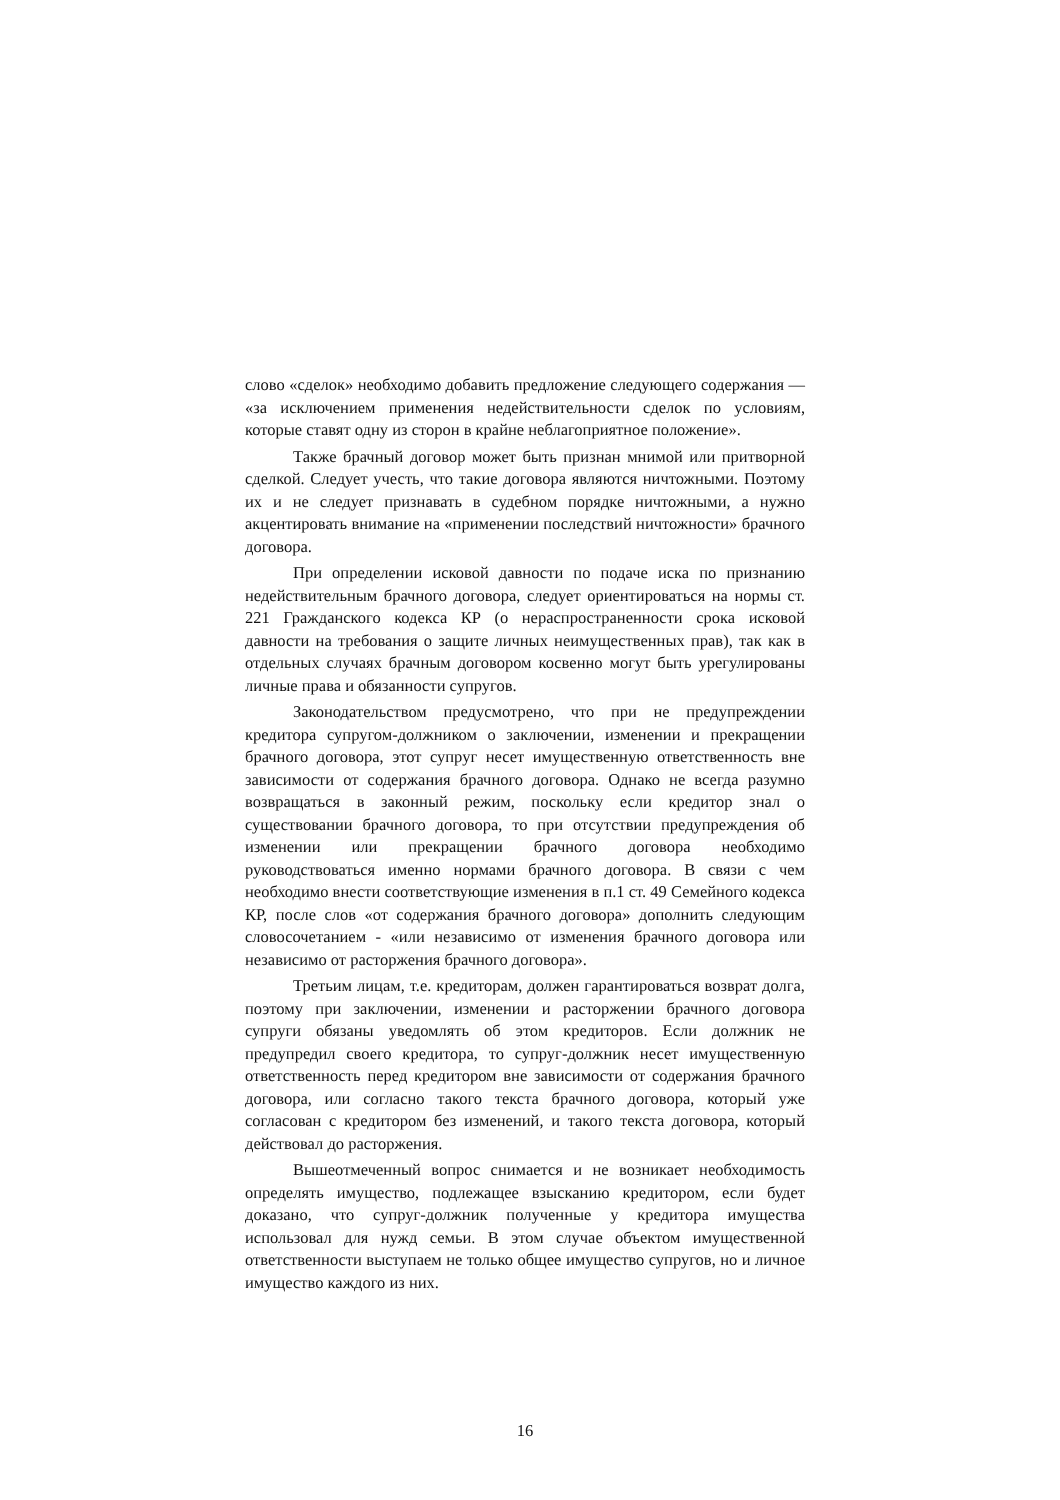слово «сделок» необходимо добавить предложение следующего содержания — «за исключением применения недействительности сделок по условиям, которые ставят одну из сторон в крайне неблагоприятное положение».
Также брачный договор может быть признан мнимой или притворной сделкой. Следует учесть, что такие договора являются ничтожными. Поэтому их и не следует признавать в судебном порядке ничтожными, а нужно акцентировать внимание на «применении последствий ничтожности» брачного договора.
При определении исковой давности по подаче иска по признанию недействительным брачного договора, следует ориентироваться на нормы ст. 221 Гражданского кодекса КР (о нераспространенности срока исковой давности на требования о защите личных неимущественных прав), так как в отдельных случаях брачным договором косвенно могут быть урегулированы личные права и обязанности супругов.
Законодательством предусмотрено, что при не предупреждении кредитора супругом-должником о заключении, изменении и прекращении брачного договора, этот супруг несет имущественную ответственность вне зависимости от содержания брачного договора. Однако не всегда разумно возвращаться в законный режим, поскольку если кредитор знал о существовании брачного договора, то при отсутствии предупреждения об изменении или прекращении брачного договора необходимо руководствоваться именно нормами брачного договора. В связи с чем необходимо внести соответствующие изменения в п.1 ст. 49 Семейного кодекса КР, после слов «от содержания брачного договора» дополнить следующим словосочетанием - «или независимо от изменения брачного договора или независимо от расторжения брачного договора».
Третьим лицам, т.е. кредиторам, должен гарантироваться возврат долга, поэтому при заключении, изменении и расторжении брачного договора супруги обязаны уведомлять об этом кредиторов. Если должник не предупредил своего кредитора, то супруг-должник несет имущественную ответственность перед кредитором вне зависимости от содержания брачного договора, или согласно такого текста брачного договора, который уже согласован с кредитором без изменений, и такого текста договора, который действовал до расторжения.
Вышеотмеченный вопрос снимается и не возникает необходимость определять имущество, подлежащее взысканию кредитором, если будет доказано, что супруг-должник полученные у кредитора имущества использовал для нужд семьи. В этом случае объектом имущественной ответственности выступаем не только общее имущество супругов, но и личное имущество каждого из них.
16